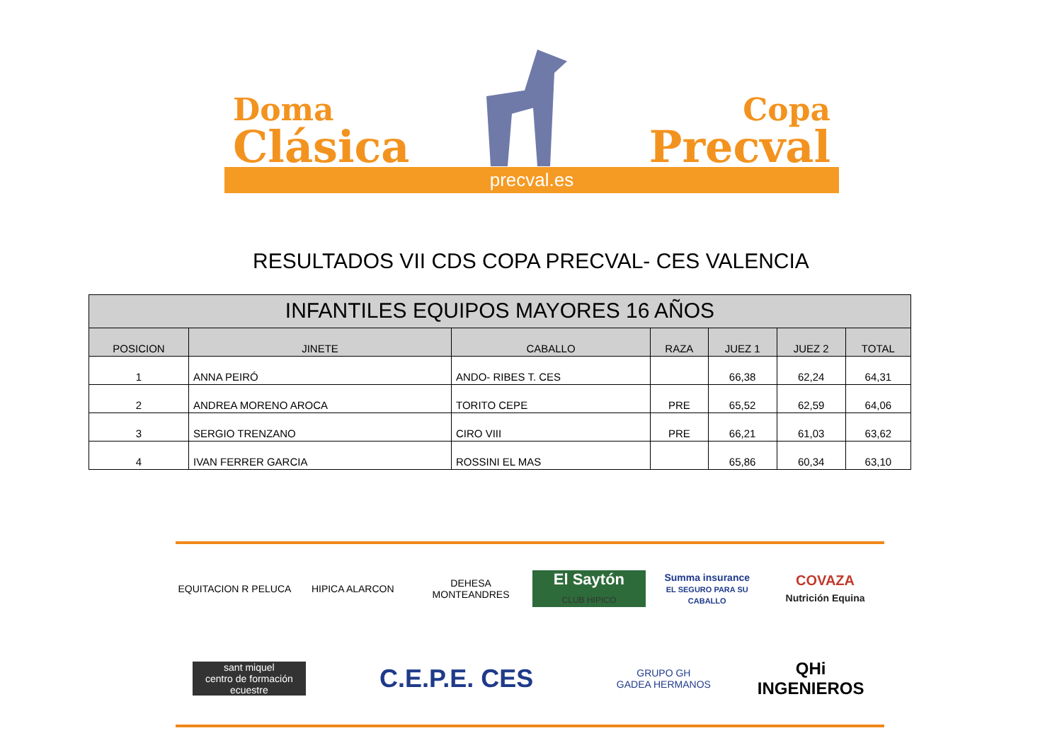Doma
Clásica
Copa
Precval
precval.es
RESULTADOS VII CDS COPA PRECVAL- CES VALENCIA
| INFANTILES EQUIPOS MAYORES 16 AÑOS | | | | | | |
| --- | --- | --- | --- | --- | --- | --- |
| POSICION | JINETE | CABALLO | RAZA | JUEZ 1 | JUEZ 2 | TOTAL |
| 1 | ANNA PEIRÓ | ANDO- RIBES T. CES | | 66,38 | 62,24 | 64,31 |
| 2 | ANDREA MORENO AROCA | TORITO CEPE | PRE | 65,52 | 62,59 | 64,06 |
| 3 | SERGIO TRENZANO | CIRO VIII | PRE | 66,21 | 61,03 | 63,62 |
| 4 | IVAN FERRER GARCIA | ROSSINI EL MAS | | 65,86 | 60,34 | 63,10 |
EQUITACION R PELUCA
HIPICA ALARCON
DEHESA MONTEANDRES
El Saytón
CLUB HIPICO
Summa insurance
EL SEGURO PARA SU CABALLO
COVAZA
Nutrición Equina
sant miquel
centro de formación ecuestre
C.E.P.E. CES
GRUPO GH
GADEA HERMANOS
QHi INGENIEROS